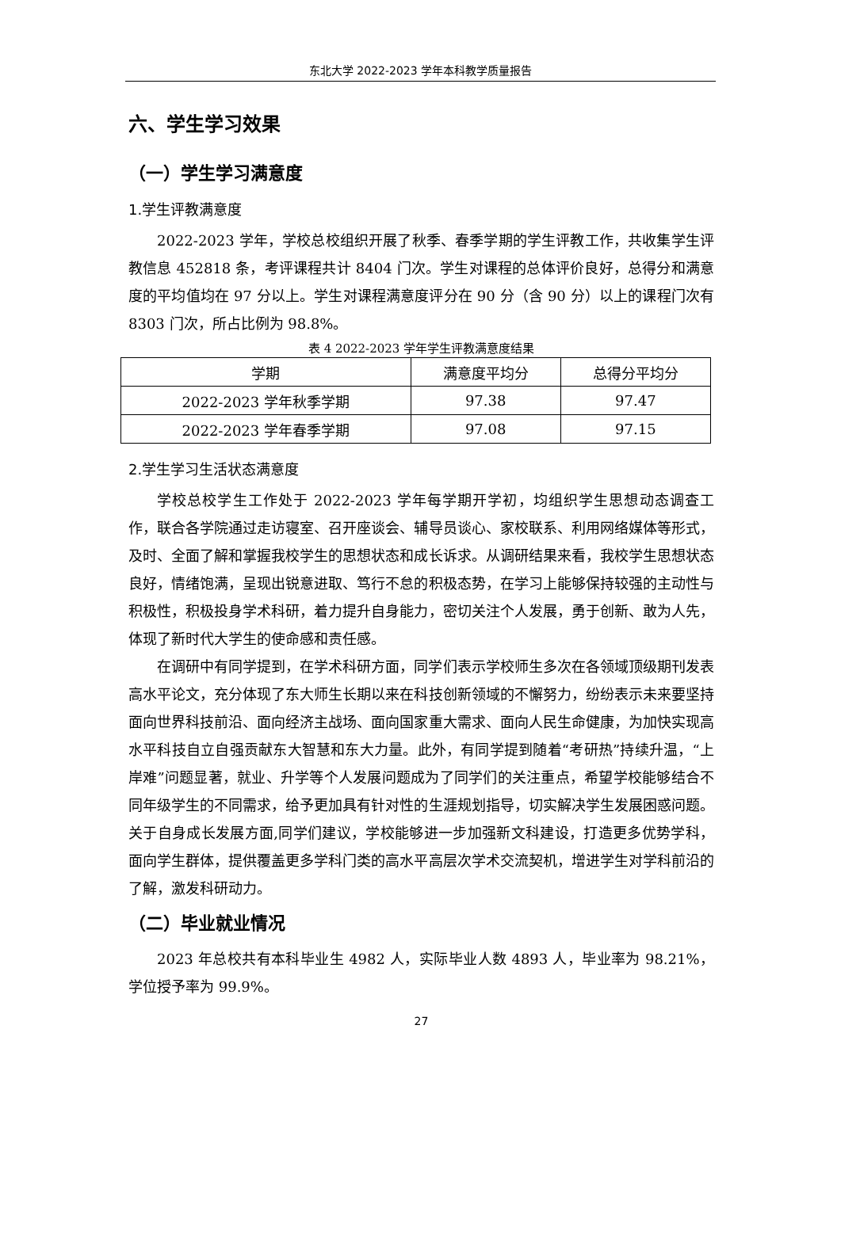东北大学 2022-2023 学年本科教学质量报告
六、学生学习效果
（一）学生学习满意度
1.学生评教满意度
2022-2023 学年，学校总校组织开展了秋季、春季学期的学生评教工作，共收集学生评教信息 452818 条，考评课程共计 8404 门次。学生对课程的总体评价良好，总得分和满意度的平均值均在 97 分以上。学生对课程满意度评分在 90 分（含 90 分）以上的课程门次有 8303 门次，所占比例为 98.8%。
表 4 2022-2023 学年学生评教满意度结果
| 学期 | 满意度平均分 | 总得分平均分 |
| --- | --- | --- |
| 2022-2023 学年秋季学期 | 97.38 | 97.47 |
| 2022-2023 学年春季学期 | 97.08 | 97.15 |
2.学生学习生活状态满意度
学校总校学生工作处于 2022-2023 学年每学期开学初，均组织学生思想动态调查工作，联合各学院通过走访寝室、召开座谈会、辅导员谈心、家校联系、利用网络媒体等形式，及时、全面了解和掌握我校学生的思想状态和成长诉求。从调研结果来看，我校学生思想状态良好，情绪饱满，呈现出锐意进取、笃行不怠的积极态势，在学习上能够保持较强的主动性与积极性，积极投身学术科研，着力提升自身能力，密切关注个人发展，勇于创新、敢为人先，体现了新时代大学生的使命感和责任感。
在调研中有同学提到，在学术科研方面，同学们表示学校师生多次在各领域顶级期刊发表高水平论文，充分体现了东大师生长期以来在科技创新领域的不懈努力，纷纷表示未来要坚持面向世界科技前沿、面向经济主战场、面向国家重大需求、面向人民生命健康，为加快实现高水平科技自立自强贡献东大智慧和东大力量。此外，有同学提到随着“考研热”持续升温，“上岸难”问题显著，就业、升学等个人发展问题成为了同学们的关注重点，希望学校能够结合不同年级学生的不同需求，给予更加具有针对性的生涯规划指导，切实解决学生发展困惑问题。关于自身成长发展方面,同学们建议，学校能够进一步加强新文科建设，打造更多优势学科，面向学生群体，提供覆盖更多学科门类的高水平高层次学术交流契机，增进学生对学科前沿的了解，激发科研动力。
（二）毕业就业情况
2023 年总校共有本科毕业生 4982 人，实际毕业人数 4893 人，毕业率为 98.21%，学位授予率为 99.9%。
27